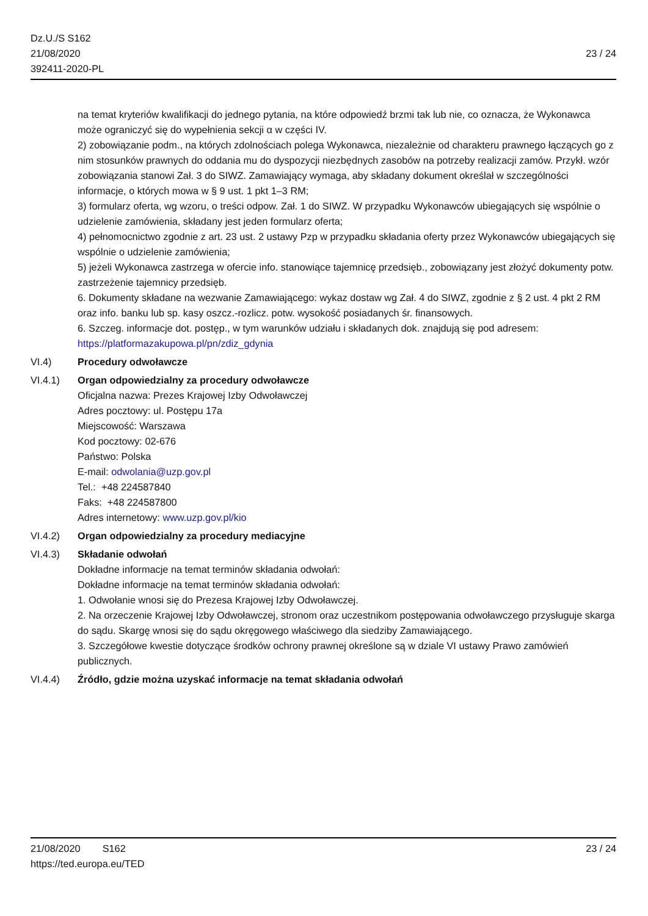Dz.U./S S162
21/08/2020
392411-2020-PL
23 / 24
na temat kryteriów kwalifikacji do jednego pytania, na które odpowiedź brzmi tak lub nie, co oznacza, że Wykonawca może ograniczyć się do wypełnienia sekcji α w części IV.
2) zobowiązanie podm., na których zdolnościach polega Wykonawca, niezależnie od charakteru prawnego łączących go z nim stosunków prawnych do oddania mu do dyspozycji niezbędnych zasobów na potrzeby realizacji zamów. Przykł. wzór zobowiązania stanowi Zał. 3 do SIWZ. Zamawiający wymaga, aby składany dokument określał w szczególności informacje, o których mowa w § 9 ust. 1 pkt 1–3 RM;
3) formularz oferta, wg wzoru, o treści odpow. Zał. 1 do SIWZ. W przypadku Wykonawców ubiegających się wspólnie o udzielenie zamówienia, składany jest jeden formularz oferta;
4) pełnomocnictwo zgodnie z art. 23 ust. 2 ustawy Pzp w przypadku składania oferty przez Wykonawców ubiegających się wspólnie o udzielenie zamówienia;
5) jeżeli Wykonawca zastrzega w ofercie info. stanowiące tajemnicę przedsięb., zobowiązany jest złożyć dokumenty potw. zastrzeżenie tajemnicy przedsięb.
6. Dokumenty składane na wezwanie Zamawiającego: wykaz dostaw wg Zał. 4 do SIWZ, zgodnie z § 2 ust. 4 pkt 2 RM oraz info. banku lub sp. kasy oszcz.-rozlicz. potw. wysokość posiadanych śr. finansowych.
6. Szczeg. informacje dot. postęp., w tym warunków udziału i składanych dok. znajdują się pod adresem: https://platformazakupowa.pl/pn/zdiz_gdynia
VI.4) Procedury odwoławcze
VI.4.1) Organ odpowiedzialny za procedury odwoławcze
Oficjalna nazwa: Prezes Krajowej Izby Odwoławczej
Adres pocztowy: ul. Postępu 17a
Miejscowość: Warszawa
Kod pocztowy: 02-676
Państwo: Polska
E-mail: odwolania@uzp.gov.pl
Tel.: +48 224587840
Faks: +48 224587800
Adres internetowy: www.uzp.gov.pl/kio
VI.4.2) Organ odpowiedzialny za procedury mediacyjne
VI.4.3) Składanie odwołań
Dokładne informacje na temat terminów składania odwołań:
Dokładne informacje na temat terminów składania odwołań:
1. Odwołanie wnosi się do Prezesa Krajowej Izby Odwoławczej.
2. Na orzeczenie Krajowej Izby Odwoławczej, stronom oraz uczestnikom postępowania odwoławczego przysługuje skarga do sądu. Skargę wnosi się do sądu okręgowego właściwego dla siedziby Zamawiającego.
3. Szczegółowe kwestie dotyczące środków ochrony prawnej określone są w dziale VI ustawy Prawo zamówień publicznych.
VI.4.4) Źródło, gdzie można uzyskać informacje na temat składania odwołań
21/08/2020 S162 23 / 24
https://ted.europa.eu/TED